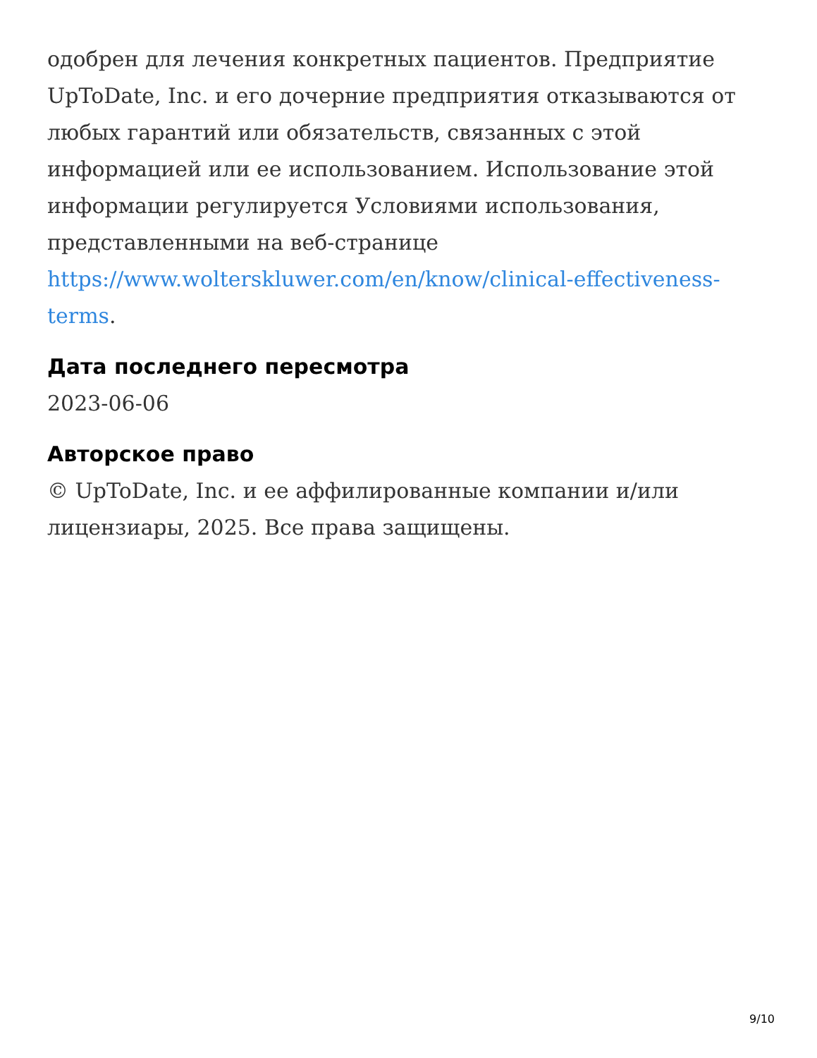одобрен для лечения конкретных пациентов. Предприятие UpToDate, Inc. и его дочерние предприятия отказываются от любых гарантий или обязательств, связанных с этой информацией или ее использованием. Использование этой информации регулируется Условиями использования, представленными на веб-странице https://www.wolterskluwer.com/en/know/clinical-effectiveness-terms.
Дата последнего пересмотра
2023-06-06
Авторское право
© UpToDate, Inc. и ее аффилированные компании и/или лицензиары, 2025. Все права защищены.
9/10